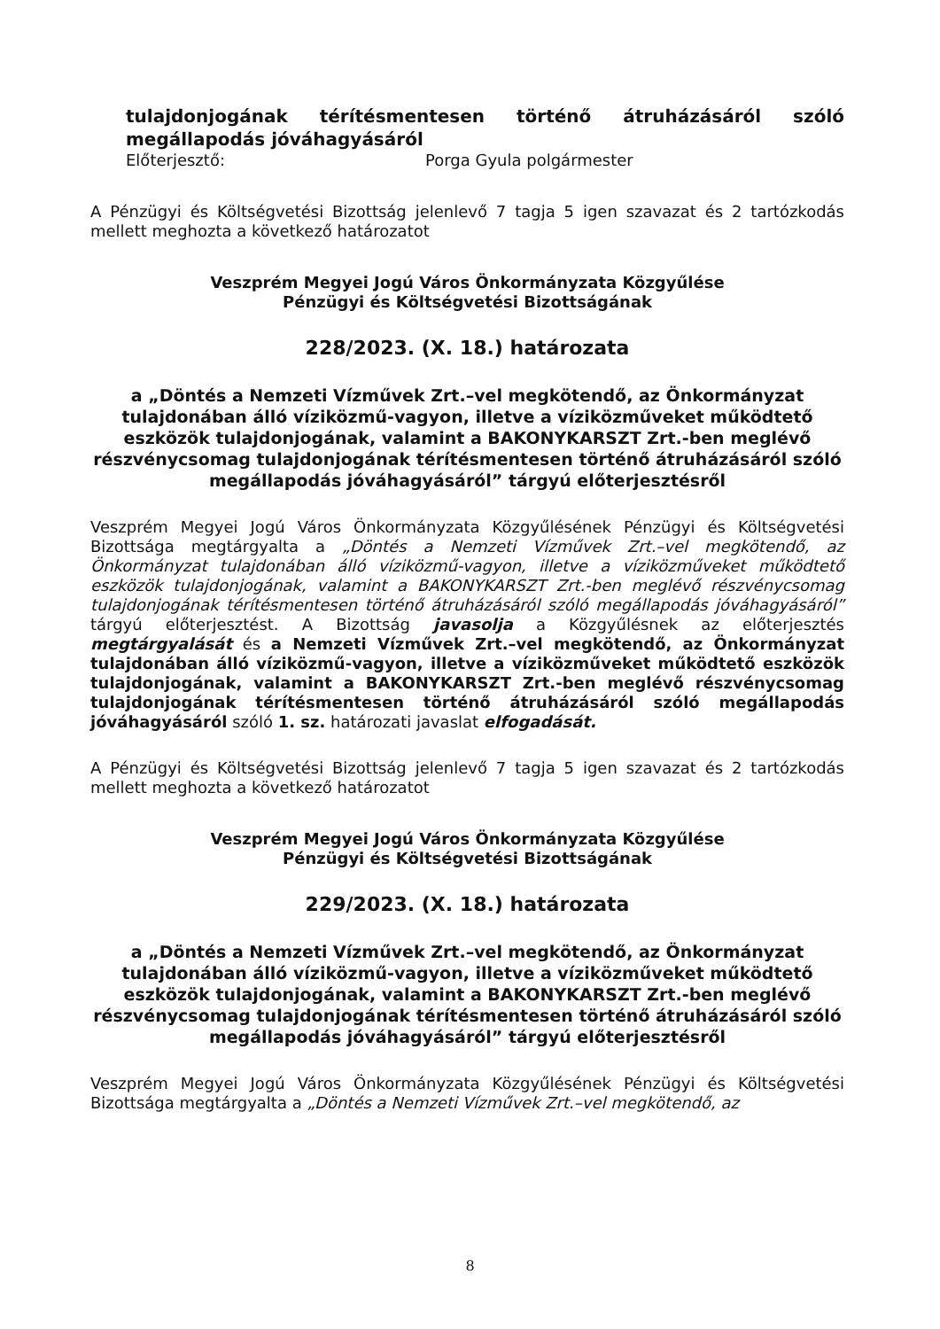tulajdonjogának térítésmentesen történő átruházásáról szóló megállapodás jóváhagyásáról
Előterjesztő: Porga Gyula polgármester
A Pénzügyi és Költségvetési Bizottság jelenlevő 7 tagja 5 igen szavazat és 2 tartózkodás mellett meghozta a következő határozatot
Veszprém Megyei Jogú Város Önkormányzata Közgyűlése
Pénzügyi és Költségvetési Bizottságának
228/2023. (X. 18.) határozata
a „Döntés a Nemzeti Vízművek Zrt.–vel megkötendő, az Önkormányzat tulajdonában álló víziközmű-vagyon, illetve a víziközműveket működtető eszközök tulajdonjogának, valamint a BAKONYKARSZT Zrt.-ben meglévő részvénycsomag tulajdonjogának térítésmentesen történő átruházásáról szóló megállapodás jóváhagyásáról” tárgyú előterjesztésről
Veszprém Megyei Jogú Város Önkormányzata Közgyűlésének Pénzügyi és Költségvetési Bizottsága megtárgyalta a „Döntés a Nemzeti Vízművek Zrt.–vel megkötendő, az Önkormányzat tulajdonában álló víziközmű-vagyon, illetve a víziközműveket működtető eszközök tulajdonjogának, valamint a BAKONYKARSZT Zrt.-ben meglévő részvénycsomag tulajdonjogának térítésmentesen történő átruházásáról szóló megállapodás jóváhagyásáról” tárgyú előterjesztést. A Bizottság javasolja a Közgyűlésnek az előterjesztés megtárgyalását és a Nemzeti Vízművek Zrt.–vel megkötendő, az Önkormányzat tulajdonában álló víziközmű-vagyon, illetve a víziközműveket működtető eszközök tulajdonjogának, valamint a BAKONYKARSZT Zrt.-ben meglévő részvénycsomag tulajdonjogának térítésmentesen történő átruházásáról szóló megállapodás jóváhagyásáról szóló 1. sz. határozati javaslat elfogadását.
A Pénzügyi és Költségvetési Bizottság jelenlevő 7 tagja 5 igen szavazat és 2 tartózkodás mellett meghozta a következő határozatot
Veszprém Megyei Jogú Város Önkormányzata Közgyűlése
Pénzügyi és Költségvetési Bizottságának
229/2023. (X. 18.) határozata
a „Döntés a Nemzeti Vízművek Zrt.–vel megkötendő, az Önkormányzat tulajdonában álló víziközmű-vagyon, illetve a víziközműveket működtető eszközök tulajdonjogának, valamint a BAKONYKARSZT Zrt.-ben meglévő részvénycsomag tulajdonjogának térítésmentesen történő átruházásáról szóló megállapodás jóváhagyásáról” tárgyú előterjesztésről
Veszprém Megyei Jogú Város Önkormányzata Közgyűlésének Pénzügyi és Költségvetési Bizottsága megtárgyalta a „Döntés a Nemzeti Vízművek Zrt.–vel megkötendő, az
8